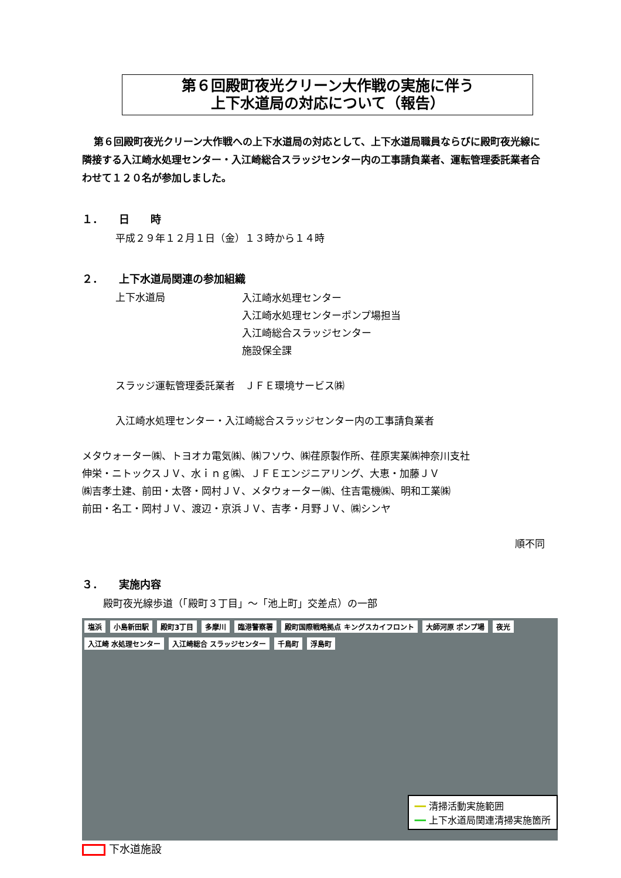第６回殿町夜光クリーン大作戦の実施に伴う
上下水道局の対応について（報告）
第６回殿町夜光クリーン大作戦への上下水道局の対応として、上下水道局職員ならびに殿町夜光線に隣接する入江崎水処理センター・入江崎総合スラッジセンター内の工事請負業者、運転管理委託業者合わせて１２０名が参加しました。
１．　　日　　時
平成２９年１２月１日（金）１３時から１４時
２．　　上下水道局関連の参加組織
上下水道局
入江崎水処理センター
入江崎水処理センターポンプ場担当
入江崎総合スラッジセンター
施設保全課
スラッジ運転管理委託業者　ＪＦＥ環境サービス㈱
入江崎水処理センター・入江崎総合スラッジセンター内の工事請負業者
メタウォーター㈱、トヨオカ電気㈱、㈱フソウ、㈱荏原製作所、荏原実業㈱神奈川支社
伸栄・ニトックスＪＶ、水ｉｎｇ㈱、ＪＦＥエンジニアリング、大恵・加藤ＪＶ
㈱吉孝土建、前田・太啓・岡村ＪＶ、メタウォーター㈱、住吉電機㈱、明和工業㈱
前田・名工・岡村ＪＶ、渡辺・京浜ＪＶ、吉孝・月野ＪＶ、㈱シンヤ
順不同
３．　　実施内容
殿町夜光線歩道（「殿町３丁目」～「池上町」交差点）の一部
塩浜 小島新田駅 殿町3丁目 多摩川 臨港警察署 殿町国際戦略拠点 キングスカイフロント 大師河原 ポンプ場 夜光 入江崎 水処理センター 入江崎総合 スラッジセンター 千鳥町 浮島町
━━ 清掃活動実施範囲
━━ 上下水道局関連清掃実施箇所
下水道施設